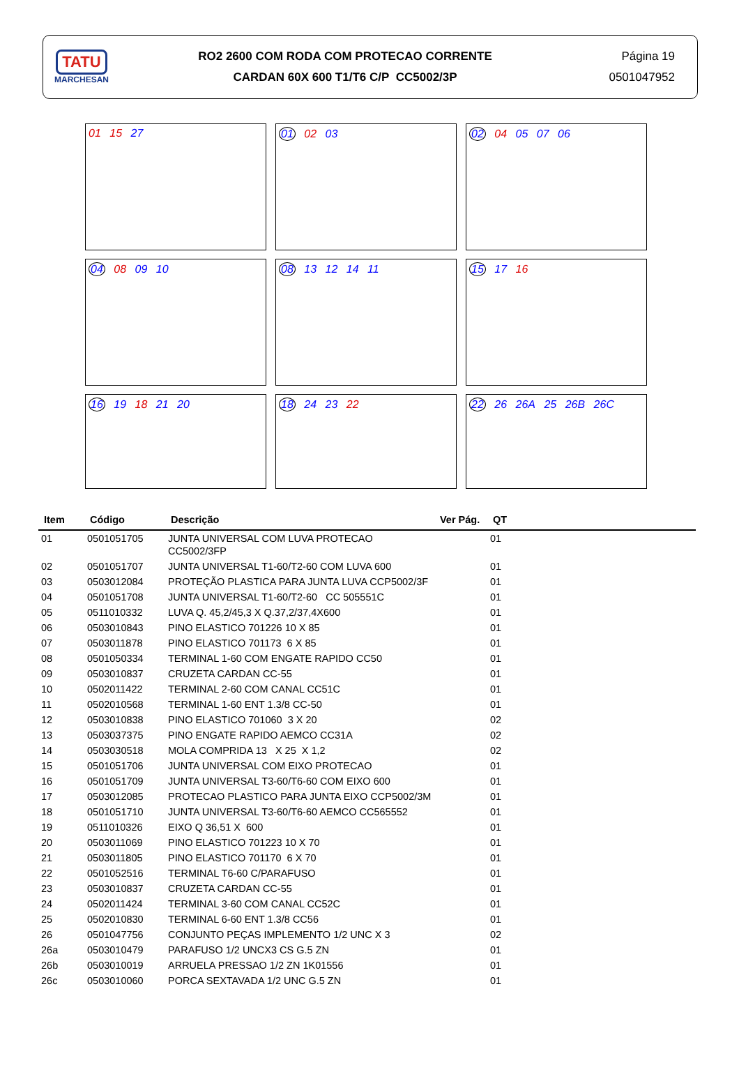TATU
MARCHESAN
RO2 2600 COM RODA COM PROTECAO CORRENTE
CARDAN 60X 600 T1/T6 C/P CC5002/3P
Página 19
0501047952
01 15 27
01 02 03
02 04 05 07 06
04 08 09 10
08 13 12 14 11
15 17 16
16 19 18 21 20
18 24 23 22
22 26 26A 25 26B 26C
| Item | Código | Descrição | Ver Pág. | QT |
| --- | --- | --- | --- | --- |
| 01 | 0501051705 | JUNTA UNIVERSAL COM LUVA PROTECAO CC5002/3FP | | 01 |
| 02 | 0501051707 | JUNTA UNIVERSAL T1-60/T2-60 COM LUVA 600 | | 01 |
| 03 | 0503012084 | PROTEÇÃO PLASTICA PARA JUNTA LUVA CCP5002/3F | | 01 |
| 04 | 0501051708 | JUNTA UNIVERSAL T1-60/T2-60 CC 505551C | | 01 |
| 05 | 0511010332 | LUVA Q. 45,2/45,3 X Q.37,2/37,4X600 | | 01 |
| 06 | 0503010843 | PINO ELASTICO 701226 10 X 85 | | 01 |
| 07 | 0503011878 | PINO ELASTICO 701173 6 X 85 | | 01 |
| 08 | 0501050334 | TERMINAL 1-60 COM ENGATE RAPIDO CC50 | | 01 |
| 09 | 0503010837 | CRUZETA CARDAN CC-55 | | 01 |
| 10 | 0502011422 | TERMINAL 2-60 COM CANAL CC51C | | 01 |
| 11 | 0502010568 | TERMINAL 1-60 ENT 1.3/8 CC-50 | | 01 |
| 12 | 0503010838 | PINO ELASTICO 701060 3 X 20 | | 02 |
| 13 | 0503037375 | PINO ENGATE RAPIDO AEMCO CC31A | | 02 |
| 14 | 0503030518 | MOLA COMPRIDA 13 X 25 X 1,2 | | 02 |
| 15 | 0501051706 | JUNTA UNIVERSAL COM EIXO PROTECAO | | 01 |
| 16 | 0501051709 | JUNTA UNIVERSAL T3-60/T6-60 COM EIXO 600 | | 01 |
| 17 | 0503012085 | PROTECAO PLASTICO PARA JUNTA EIXO CCP5002/3M | | 01 |
| 18 | 0501051710 | JUNTA UNIVERSAL T3-60/T6-60 AEMCO CC565552 | | 01 |
| 19 | 0511010326 | EIXO Q 36,51 X 600 | | 01 |
| 20 | 0503011069 | PINO ELASTICO 701223 10 X 70 | | 01 |
| 21 | 0503011805 | PINO ELASTICO 701170 6 X 70 | | 01 |
| 22 | 0501052516 | TERMINAL T6-60 C/PARAFUSO | | 01 |
| 23 | 0503010837 | CRUZETA CARDAN CC-55 | | 01 |
| 24 | 0502011424 | TERMINAL 3-60 COM CANAL CC52C | | 01 |
| 25 | 0502010830 | TERMINAL 6-60 ENT 1.3/8 CC56 | | 01 |
| 26 | 0501047756 | CONJUNTO PEÇAS IMPLEMENTO 1/2 UNC X 3 | | 02 |
| 26a | 0503010479 | PARAFUSO 1/2 UNCX3 CS G.5 ZN | | 01 |
| 26b | 0503010019 | ARRUELA PRESSAO 1/2 ZN 1K01556 | | 01 |
| 26c | 0503010060 | PORCA SEXTAVADA 1/2 UNC G.5 ZN | | 01 |